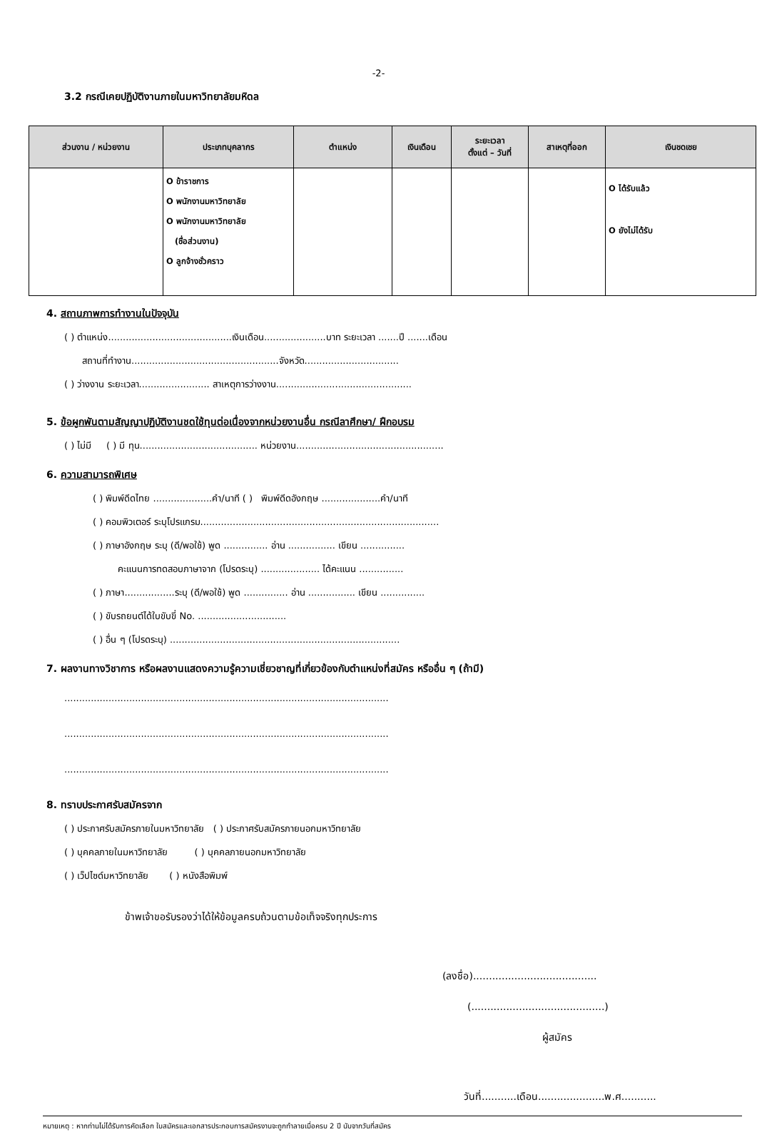-2-
3.2 กรณีเคยปฏิบัติงานภายในมหาวิทยาลัยมหิดล
| ส่วนงาน / หน่วยงาน | ประเภทบุคลากร | ตำแหน่ง | เงินเดือน | ระยะเวลา ตั้งแต่ – วันที่ | สาเหตุที่ออก | เงินชดเชย |
| --- | --- | --- | --- | --- | --- | --- |
| | O ข้าราชการ O พนักงานมหาวิทยาลัย O พนักงานมหาวิทยาลัย (ชื่อส่วนงาน) O ลูกจ้างชั่วคราว | | | | | O ได้รับแล้ว O ยังไม่ได้รับ |
4. สถานภาพการทำงานในปัจจุบัน
( ) ตำแหน่ง..........................................เงินเดือน.....................บาท ระยะเวลา .......ปี .......เดือน
สถานที่ทำงาน..................................................จังหวัด................................
( ) ว่างงาน ระยะเวลา........................ สาเหตุการว่างงาน..............................................
5. ข้อผูกพันตามสัญญาปฏิบัติงานชดใช้ทุนต่อเนื่องจากหน่วยงานอื่น กรณีลาศึกษา/ ฝึกอบรม
( ) ไม่มี ( ) มี ทุน........................................ หน่วยงาน..................................................
6. ความสามารถพิเศษ
( ) พิมพ์ดีดไทย ....................คำ/นาที ( ) พิมพ์ดีดอังกฤษ ....................คำ/นาที
( ) คอมพิวเตอร์ ระบุโปรแกรม.................................................................................
( ) ภาษาอังกฤษ ระบุ (ดี/พอใช้) พูด ............... อ่าน ................ เขียน ...............
คะแนนการทดสอบภาษาจาก (โปรดระบุ) .................... ได้คะแนน ...............
( ) ภาษา.................ระบุ (ดี/พอใช้) พูด ............... อ่าน ................ เขียน ...............
( ) ขับรถยนต์ได้ใบขับขี่ No. ..............................
( ) อื่น ๆ (โปรดระบุ) ..............................................................................
7. ผลงานทางวิชาการ หรือผลงานแสดงความรู้ความเชี่ยวชาญที่เกี่ยวข้องกับตำแหน่งที่สมัคร หรืออื่น ๆ (ถ้ามี)
..............................................................................................................
..............................................................................................................
..............................................................................................................
8. ทราบประกาศรับสมัครจาก
( ) ประกาศรับสมัครภายในมหาวิทยาลัย ( ) ประกาศรับสมัครภายนอกมหาวิทยาลัย
( ) บุคคลภายในมหาวิทยาลัย ( ) บุคคลภายนอกมหาวิทยาลัย
( ) เว็ปไซด์มหาวิทยาลัย ( ) หนังสือพิมพ์
ข้าพเจ้าขอรับรองว่าได้ให้ข้อมูลครบถ้วนตามข้อเท็จจริงทุกประการ
(ลงชื่อ).......................................
(..........................................)
ผู้สมัคร
วันที่...........เดือน.....................พ.ศ...........
หมายเหตุ : หากท่านไม่ได้รับการคัดเลือก ใบสมัครและเอกสารประกอบการสมัครงานจะถูกทำลายเมื่อครบ 2 ปี นับจากวันที่สมัคร